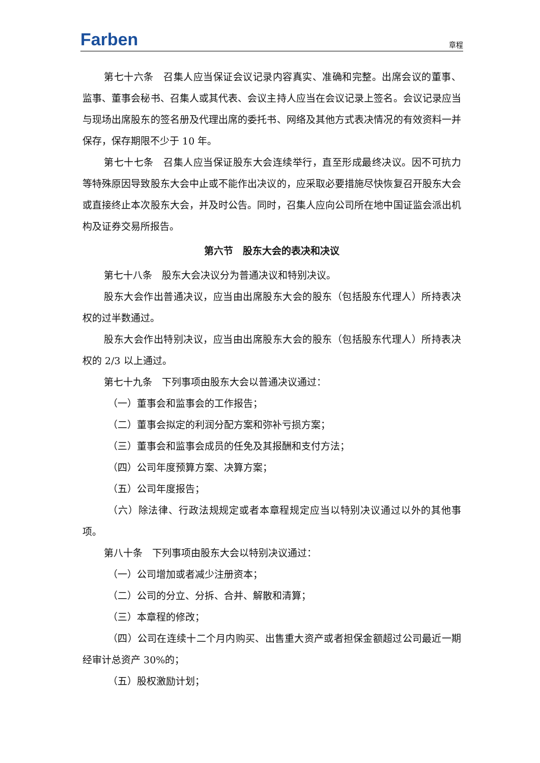Farben
章程
第七十六条　召集人应当保证会议记录内容真实、准确和完整。出席会议的董事、监事、董事会秘书、召集人或其代表、会议主持人应当在会议记录上签名。会议记录应当与现场出席股东的签名册及代理出席的委托书、网络及其他方式表决情况的有效资料一并保存，保存期限不少于 10 年。
第七十七条　召集人应当保证股东大会连续举行，直至形成最终决议。因不可抗力等特殊原因导致股东大会中止或不能作出决议的，应采取必要措施尽快恢复召开股东大会或直接终止本次股东大会，并及时公告。同时，召集人应向公司所在地中国证监会派出机构及证券交易所报告。
第六节　股东大会的表决和决议
第七十八条　股东大会决议分为普通决议和特别决议。
股东大会作出普通决议，应当由出席股东大会的股东（包括股东代理人）所持表决权的过半数通过。
股东大会作出特别决议，应当由出席股东大会的股东（包括股东代理人）所持表决权的 2/3 以上通过。
第七十九条　下列事项由股东大会以普通决议通过：
（一）董事会和监事会的工作报告；
（二）董事会拟定的利润分配方案和弥补亏损方案；
（三）董事会和监事会成员的任免及其报酬和支付方法；
（四）公司年度预算方案、决算方案；
（五）公司年度报告；
（六）除法律、行政法规规定或者本章程规定应当以特别决议通过以外的其他事项。
第八十条　下列事项由股东大会以特别决议通过：
（一）公司增加或者减少注册资本；
（二）公司的分立、分拆、合并、解散和清算；
（三）本章程的修改；
（四）公司在连续十二个月内购买、出售重大资产或者担保金额超过公司最近一期经审计总资产 30%的；
（五）股权激励计划；